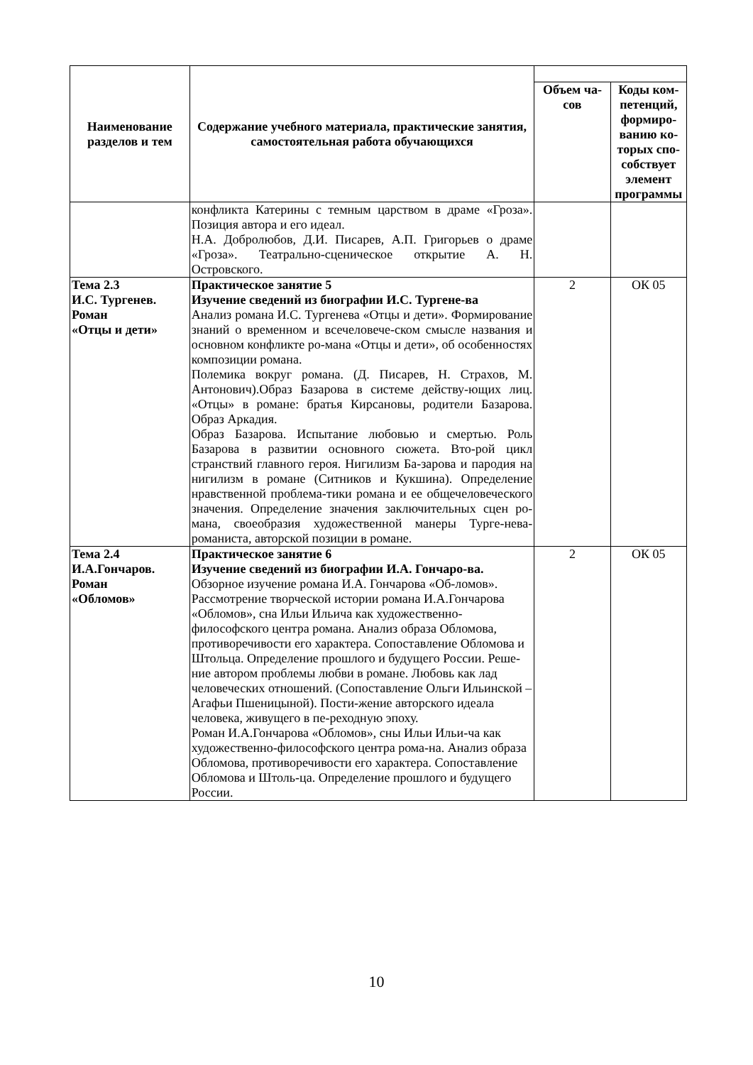| Наименование разделов и тем | Содержание учебного материала, практические занятия, самостоятельная работа обучающихся | | |
| | | Объем ча-сов | Коды ком-петенций, формиро-ванию ко-торых спо-собствует элемент программы |
| | конфликта Катерины с темным царством в драме «Гроза». Позиция автора и его идеал. Н.А. Добролюбов, Д.И. Писарев, А.П. Григорьев о драме «Гроза». Театрально-сценическое открытие А. Н. Островского. | | |
| Тема 2.3 И.С. Тургенев. Роман «Отцы и дети» | Практическое занятие 5 Изучение сведений из биографии И.С. Тургене-ва Анализ романа И.С. Тургенева «Отцы и дети». Формирование знаний о временном и всечеловече-ском смысле названия и основном конфликте ро-мана «Отцы и дети», об особенностях композиции романа. Полемика вокруг романа. (Д. Писарев, Н. Страхов, М. Антонович).Образ Базарова в системе действу-ющих лиц. «Отцы» в романе: братья Кирсановы, родители Базарова. Образ Аркадия. Образ Базарова. Испытание любовью и смертью. Роль Базарова в развитии основного сюжета. Вто-рой цикл странствий главного героя. Нигилизм Ба-зарова и пародия на нигилизм в романе (Ситников и Кукшина). Определение нравственной проблема-тики романа и ее общечеловеческого значения. Определение значения заключительных сцен ро-мана, своеобразия художественной манеры Турге-нева-романиста, авторской позиции в романе. | 2 | ОК 05 |
| Тема 2.4 И.А.Гончаров. Роман «Обломов» | Практическое занятие 6 Изучение сведений из биографии И.А. Гончаро-ва. Обзорное изучение романа И.А. Гончарова «Об-ломов». Рассмотрение творческой истории романа И.А.Гончарова «Обломов», сна Ильи Ильича как художественно-философского центра романа. Анализ образа Обломова, противоречивости его характера. Сопоставление Обломова и Штольца. Определение прошлого и будущего России. Реше-ние автором проблемы любви в романе. Любовь как лад человеческих отношений. (Сопоставление Ольги Ильинской – Агафьи Пшеницыной). Пости-жение авторского идеала человека, живущего в пе-реходную эпоху. Роман И.А.Гончарова «Обломов», сны Ильи Ильи-ча как художественно-философского центра рома-на. Анализ образа Обломова, противоречивости его характера. Сопоставление Обломова и Штоль-ца. Определение прошлого и будущего России. | 2 | ОК 05 |
10